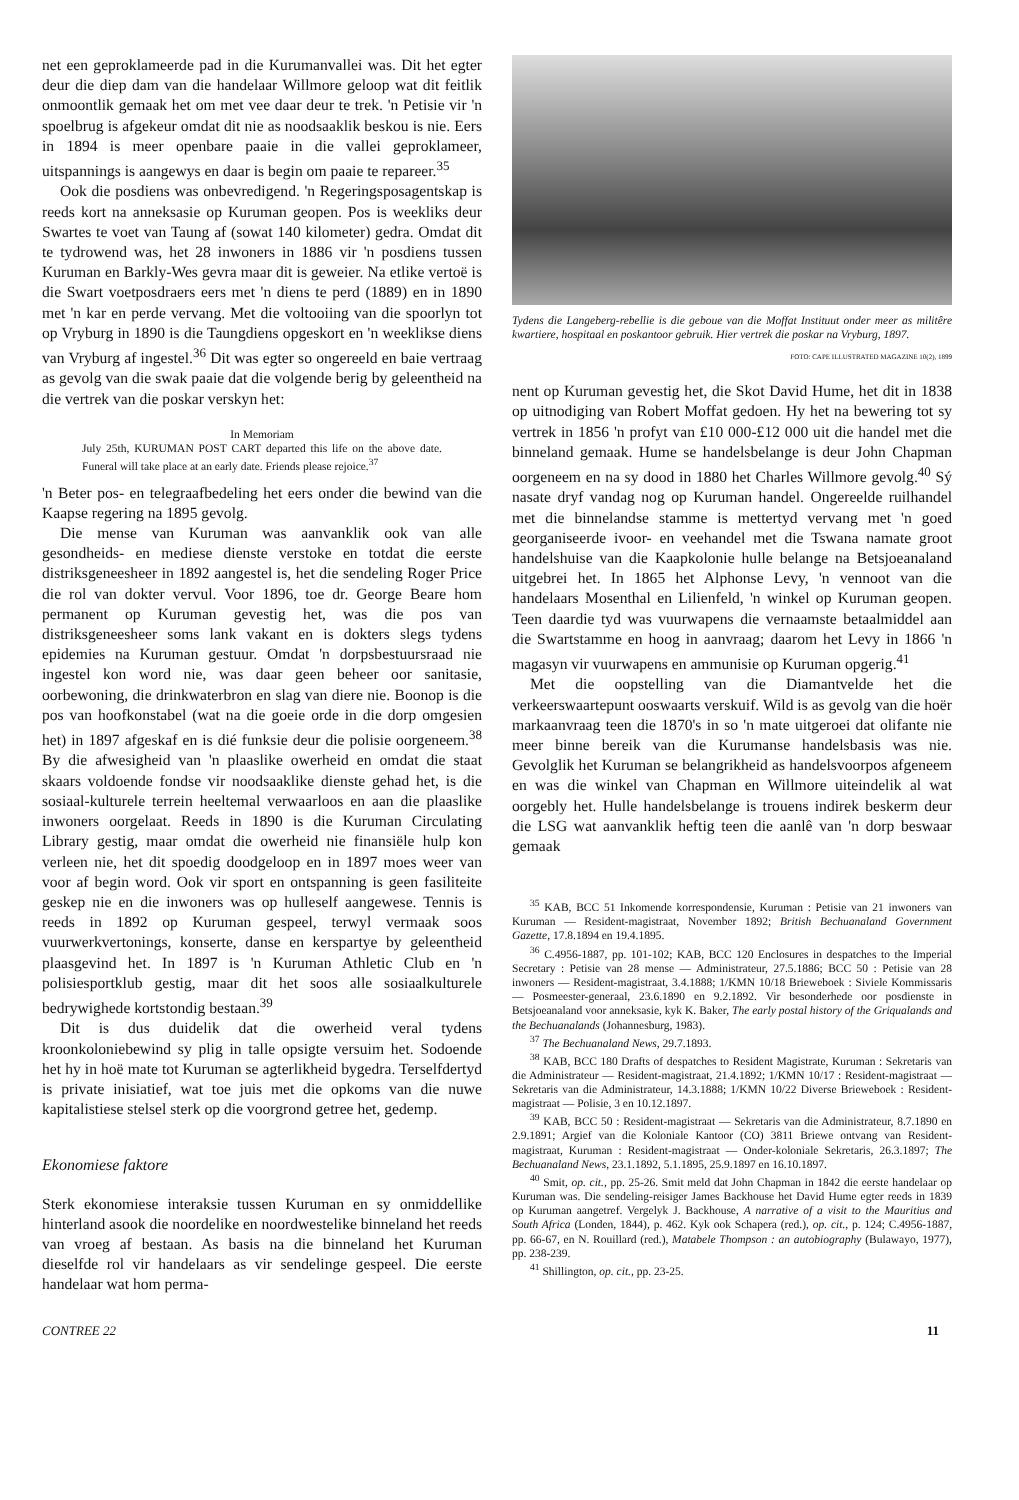net een geproklameerde pad in die Kurumanvallei was. Dit het egter deur die diep dam van die handelaar Willmore geloop wat dit feitlik onmoontlik gemaak het om met vee daar deur te trek. 'n Petisie vir 'n spoelbrug is afgekeur omdat dit nie as noodsaaklik beskou is nie. Eers in 1894 is meer openbare paaie in die vallei geproklameer, uitspannings is aangewys en daar is begin om paaie te repareer.<sup>35</sup>
Ook die posdiens was onbevredigend. 'n Regeringsposagentskap is reeds kort na anneksasie op Kuruman geopen. Pos is weekliks deur Swartes te voet van Taung af (sowat 140 kilometer) gedra. Omdat dit te tydrowend was, het 28 inwoners in 1886 vir 'n posdiens tussen Kuruman en Barkly-Wes gevra maar dit is geweier. Na etlike vertoë is die Swart voetposdraers eers met 'n diens te perd (1889) en in 1890 met 'n kar en perde vervang. Met die voltooiing van die spoorlyn tot op Vryburg in 1890 is die Taungdiens opgeskort en 'n weeklikse diens van Vryburg af ingestel.<sup>36</sup> Dit was egter so ongereeld en baie vertraag as gevolg van die swak paaie dat die volgende berig by geleentheid na die vertrek van die poskar verskyn het:
In Memoriam
July 25th, KURUMAN POST CART departed this life on the above date. Funeral will take place at an early date. Friends please rejoice.<sup>37</sup>
'n Beter pos- en telegraafbedeling het eers onder die bewind van die Kaapse regering na 1895 gevolg.
Die mense van Kuruman was aanvanklik ook van alle gesondheids- en mediese dienste verstoke en totdat die eerste distriksgeneesheer in 1892 aangestel is, het die sendeling Roger Price die rol van dokter vervul. Voor 1896, toe dr. George Beare hom permanent op Kuruman gevestig het, was die pos van distriksgeneesheer soms lank vakant en is dokters slegs tydens epidemies na Kuruman gestuur. Omdat 'n dorpsbestuursraad nie ingestel kon word nie, was daar geen beheer oor sanitasie, oorbewoning, die drinkwaterbron en slag van diere nie. Boonop is die pos van hoofkonstabel (wat na die goeie orde in die dorp omgesien het) in 1897 afgeskaf en is dié funksie deur die polisie oorgeneem.<sup>38</sup> By die afwesigheid van 'n plaaslike owerheid en omdat die staat skaars voldoende fondse vir noodsaaklike dienste gehad het, is die sosiaal-kulturele terrein heeltemal verwaarloos en aan die plaaslike inwoners oorgelaat. Reeds in 1890 is die Kuruman Circulating Library gestig, maar omdat die owerheid nie finansiële hulp kon verleen nie, het dit spoedig doodgeloop en in 1897 moes weer van voor af begin word. Ook vir sport en ontspanning is geen fasiliteite geskep nie en die inwoners was op hulleself aangewese. Tennis is reeds in 1892 op Kuruman gespeel, terwyl vermaak soos vuurwerkvertonings, konserte, danse en kerspartye by geleentheid plaasgevind het. In 1897 is 'n Kuruman Athletic Club en 'n polisiesportklub gestig, maar dit het soos alle sosiaalkulturele bedrywighede kortstondig bestaan.<sup>39</sup>
Dit is dus duidelik dat die owerheid veral tydens kroonkoloniebewind sy plig in talle opsigte versuim het. Sodoende het hy in hoë mate tot Kuruman se agterlikheid bygedra. Terselfdertyd is private inisiatief, wat toe juis met die opkoms van die nuwe kapitalistiese stelsel sterk op die voorgrond getree het, gedemp.
Ekonomiese faktore
Sterk ekonomiese interaksie tussen Kuruman en sy onmiddellike hinterland asook die noordelike en noordwestelike binneland het reeds van vroeg af bestaan. As basis na die binneland het Kuruman dieselfde rol vir handelaars as vir sendelinge gespeel. Die eerste handelaar wat hom perma-
Tydens die Langeberg-rebellie is die geboue van die Moffat Instituut onder meer as militêre kwartiere, hospitaal en poskantoor gebruik. Hier vertrek die poskar na Vryburg, 1897.
FOTO: CAPE ILLUSTRATED MAGAZINE 10(2), 1899
nent op Kuruman gevestig het, die Skot David Hume, het dit in 1838 op uitnodiging van Robert Moffat gedoen. Hy het na bewering tot sy vertrek in 1856 'n profyt van £10 000-£12 000 uit die handel met die binneland gemaak. Hume se handelsbelange is deur John Chapman oorgeneem en na sy dood in 1880 het Charles Willmore gevolg.<sup>40</sup> Sý nasate dryf vandag nog op Kuruman handel. Ongereelde ruilhandel met die binnelandse stamme is mettertyd vervang met 'n goed georganiseerde ivoor- en veehandel met die Tswana namate groot handelshuise van die Kaapkolonie hulle belange na Betsjoeanaland uitgebrei het. In 1865 het Alphonse Levy, 'n vennoot van die handelaars Mosenthal en Lilienfeld, 'n winkel op Kuruman geopen. Teen daardie tyd was vuurwapens die vernaamste betaalmiddel aan die Swartstamme en hoog in aanvraag; daarom het Levy in 1866 'n magasyn vir vuurwapens en ammunisie op Kuruman opgerig.<sup>41</sup>
Met die oopstelling van die Diamantvelde het die verkeerswaartepunt ooswaarts verskuif. Wild is as gevolg van die hoër markaanvraag teen die 1870's in so 'n mate uitgeroei dat olifante nie meer binne bereik van die Kurumanse handelsbasis was nie. Gevolglik het Kuruman se belangrikheid as handelsvoorpos afgeneem en was die winkel van Chapman en Willmore uiteindelik al wat oorgebly het. Hulle handelsbelange is trouens indirek beskerm deur die LSG wat aanvanklik heftig teen die aanlê van 'n dorp beswaar gemaak
<sup>35</sup> KAB, BCC 51 Inkomende korrespondensie, Kuruman : Petisie van 21 inwoners van Kuruman — Resident-magistraat, November 1892; British Bechuanaland Government Gazette, 17.8.1894 en 19.4.1895.
<sup>36</sup> C.4956-1887, pp. 101-102; KAB, BCC 120 Enclosures in despatches to the Imperial Secretary : Petisie van 28 mense — Administrateur, 27.5.1886; BCC 50 : Petisie van 28 inwoners — Resident-magistraat, 3.4.1888; 1/KMN 10/18 Brieweboek : Siviele Kommissaris — Posmeester-generaal, 23.6.1890 en 9.2.1892. Vir besonderhede oor posdienste in Betsjoeanaland voor anneksasie, kyk K. Baker, The early postal history of the Griqualands and the Bechuanalands (Johannesburg, 1983).
<sup>37</sup> The Bechuanaland News, 29.7.1893.
<sup>38</sup> KAB, BCC 180 Drafts of despatches to Resident Magistrate, Kuruman : Sekretaris van die Administrateur — Resident-magistraat, 21.4.1892; 1/KMN 10/17 : Resident-magistraat — Sekretaris van die Administrateur, 14.3.1888; 1/KMN 10/22 Diverse Brieweboek : Resident-magistraat — Polisie, 3 en 10.12.1897.
<sup>39</sup> KAB, BCC 50 : Resident-magistraat — Sekretaris van die Administrateur, 8.7.1890 en 2.9.1891; Argief van die Koloniale Kantoor (CO) 3811 Briewe ontvang van Resident-magistraat, Kuruman : Resident-magistraat — Onder-koloniale Sekretaris, 26.3.1897; The Bechuanaland News, 23.1.1892, 5.1.1895, 25.9.1897 en 16.10.1897.
<sup>40</sup> Smit, op. cit., pp. 25-26. Smit meld dat John Chapman in 1842 die eerste handelaar op Kuruman was. Die sendeling-reisiger James Backhouse het David Hume egter reeds in 1839 op Kuruman aangetref. Vergelyk J. Backhouse, A narrative of a visit to the Mauritius and South Africa (Londen, 1844), p. 462. Kyk ook Schapera (red.), op. cit., p. 124; C.4956-1887, pp. 66-67, en N. Rouillard (red.), Matabele Thompson : an autobiography (Bulawayo, 1977), pp. 238-239.
<sup>41</sup> Shillington, op. cit., pp. 23-25.
CONTREE 22 11